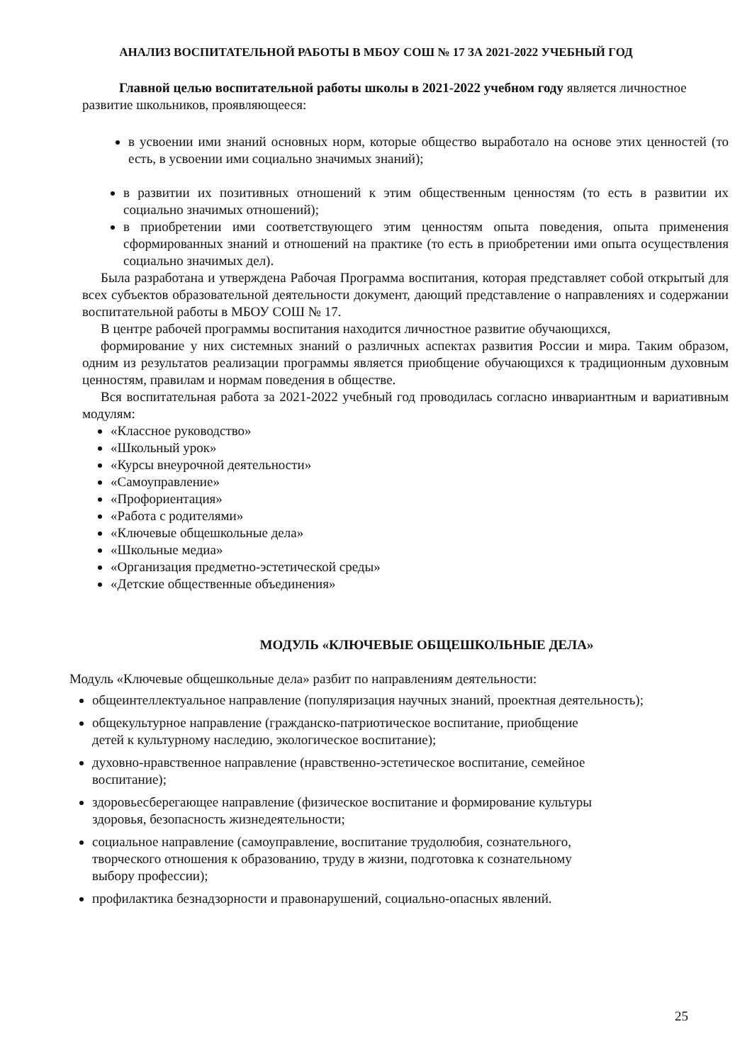АНАЛИЗ ВОСПИТАТЕЛЬНОЙ РАБОТЫ В МБОУ СОШ № 17 ЗА 2021-2022 УЧЕБНЫЙ ГОД
Главной целью воспитательной работы школы в 2021-2022 учебном году является личностное развитие школьников, проявляющееся:
в усвоении ими знаний основных норм, которые общество выработало на основе этих ценностей (то есть, в усвоении ими социально значимых знаний);
в развитии их позитивных отношений к этим общественным ценностям (то есть в развитии их социально значимых отношений);
в приобретении ими соответствующего этим ценностям опыта поведения, опыта применения сформированных знаний и отношений на практике (то есть в приобретении ими опыта осуществления социально значимых дел).
Была разработана и утверждена Рабочая Программа воспитания, которая представляет собой открытый для всех субъектов образовательной деятельности документ, дающий представление о направлениях и содержании воспитательной работы в МБОУ СОШ № 17.
В центре рабочей программы воспитания находится личностное развитие обучающихся,
формирование у них системных знаний о различных аспектах развития России и мира. Таким образом, одним из результатов реализации программы является приобщение обучающихся к традиционным духовным ценностям, правилам и нормам поведения в обществе.
Вся воспитательная работа за 2021-2022 учебный год проводилась согласно инвариантным и вариативным модулям:
«Классное руководство»
«Школьный урок»
«Курсы внеурочной деятельности»
«Самоуправление»
«Профориентация»
«Работа с родителями»
«Ключевые общешкольные дела»
«Школьные медиа»
«Организация предметно-эстетической среды»
«Детские общественные объединения»
МОДУЛЬ «КЛЮЧЕВЫЕ ОБЩЕШКОЛЬНЫЕ ДЕЛА»
Модуль «Ключевые общешкольные дела» разбит по направлениям деятельности:
общеинтеллектуальное направление (популяризация научных знаний, проектная деятельность);
общекультурное направление (гражданско-патриотическое воспитание, приобщение
детей к культурному наследию, экологическое воспитание);
духовно-нравственное направление (нравственно-эстетическое воспитание, семейное
воспитание);
здоровьесберегающее направление (физическое воспитание и формирование культуры
здоровья, безопасность жизнедеятельности;
социальное направление (самоуправление, воспитание трудолюбия, сознательного,
творческого отношения к образованию, труду в жизни, подготовка к сознательному
выбору профессии);
профилактика безнадзорности и правонарушений, социально-опасных явлений.
25